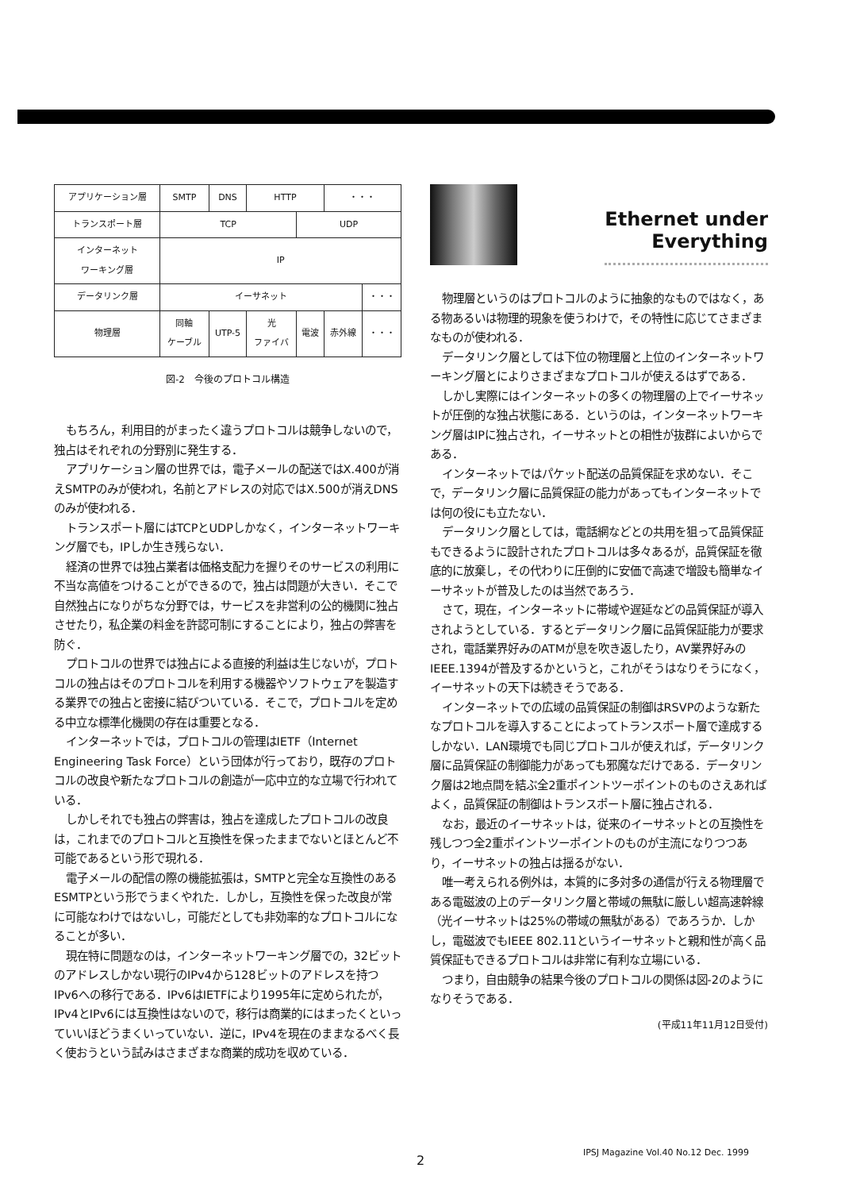| アプリケーション層 | SMTP | DNS | HTTP | | ・・・ | |
| トランスポート層 | TCP | | | UDP | | |
| インターネット ワーキング層 | IP | | | | | |
| データリンク層 | イーサネット | | | | | ・・・ |
| 物理層 | 同軸 ケーブル | UTP-5 | 光 ファイバ | 電波 | 赤外線 | ・・・ |
図-2　今後のプロトコル構造
もちろん，利用目的がまったく違うプロトコルは競争しないので，独占はそれぞれの分野別に発生する．
アプリケーション層の世界では，電子メールの配送ではX.400が消えSMTPのみが使われ，名前とアドレスの対応ではX.500が消えDNSのみが使われる．
トランスポート層にはTCPとUDPしかなく，インターネットワーキング層でも，IPしか生き残らない．
経済の世界では独占業者は価格支配力を握りそのサービスの利用に不当な高値をつけることができるので，独占は問題が大きい．そこで自然独占になりがちな分野では，サービスを非営利の公的機関に独占させたり，私企業の料金を許認可制にすることにより，独占の弊害を防ぐ．
プロトコルの世界では独占による直接的利益は生じないが，プロトコルの独占はそのプロトコルを利用する機器やソフトウェアを製造する業界での独占と密接に結びついている．そこで，プロトコルを定める中立な標準化機関の存在は重要となる．
インターネットでは，プロトコルの管理はIETF（Internet Engineering Task Force）という団体が行っており，既存のプロトコルの改良や新たなプロトコルの創造が一応中立的な立場で行われている．
しかしそれでも独占の弊害は，独占を達成したプロトコルの改良は，これまでのプロトコルと互換性を保ったままでないとほとんど不可能であるという形で現れる．
電子メールの配信の際の機能拡張は，SMTPと完全な互換性のあるESMTPという形でうまくやれた．しかし，互換性を保った改良が常に可能なわけではないし，可能だとしても非効率的なプロトコルになることが多い．
現在特に問題なのは，インターネットワーキング層での，32ビットのアドレスしかない現行のIPv4から128ビットのアドレスを持つIPv6への移行である．IPv6はIETFにより1995年に定められたが，IPv4とIPv6には互換性はないので，移行は商業的にはまったくといっていいほどうまくいっていない．逆に，IPv4を現在のままなるべく長く使おうという試みはさまざまな商業的成功を収めている．
Ethernet under
Everything
物理層というのはプロトコルのように抽象的なものではなく，ある物あるいは物理的現象を使うわけで，その特性に応じてさまざまなものが使われる．
データリンク層としては下位の物理層と上位のインターネットワーキング層とによりさまざまなプロトコルが使えるはずである．
しかし実際にはインターネットの多くの物理層の上でイーサネットが圧倒的な独占状態にある．というのは，インターネットワーキング層はIPに独占され，イーサネットとの相性が抜群によいからである．
インターネットではパケット配送の品質保証を求めない．そこで，データリンク層に品質保証の能力があってもインターネットでは何の役にも立たない．
データリンク層としては，電話網などとの共用を狙って品質保証もできるように設計されたプロトコルは多々あるが，品質保証を徹底的に放棄し，その代わりに圧倒的に安価で高速で増設も簡単なイーサネットが普及したのは当然であろう．
さて，現在，インターネットに帯域や遅延などの品質保証が導入されようとしている．するとデータリンク層に品質保証能力が要求され，電話業界好みのATMが息を吹き返したり，AV業界好みのIEEE.1394が普及するかというと，これがそうはなりそうになく，イーサネットの天下は続きそうである．
インターネットでの広域の品質保証の制御はRSVPのような新たなプロトコルを導入することによってトランスポート層で達成するしかない．LAN環境でも同じプロトコルが使えれば，データリンク層に品質保証の制御能力があっても邪魔なだけである．データリンク層は2地点間を結ぶ全2重ポイントツーポイントのものさえあればよく，品質保証の制御はトランスポート層に独占される．
なお，最近のイーサネットは，従来のイーサネットとの互換性を残しつつ全2重ポイントツーポイントのものが主流になりつつあり，イーサネットの独占は揺るがない．
唯一考えられる例外は，本質的に多対多の通信が行える物理層である電磁波の上のデータリンク層と帯域の無駄に厳しい超高速幹線（光イーサネットは25%の帯域の無駄がある）であろうか．しかし，電磁波でもIEEE 802.11というイーサネットと親和性が高く品質保証もできるプロトコルは非常に有利な立場にいる．
つまり，自由競争の結果今後のプロトコルの関係は図-2のようになりそうである．
(平成11年11月12日受付)
IPSJ Magazine Vol.40 No.12 Dec. 1999
2